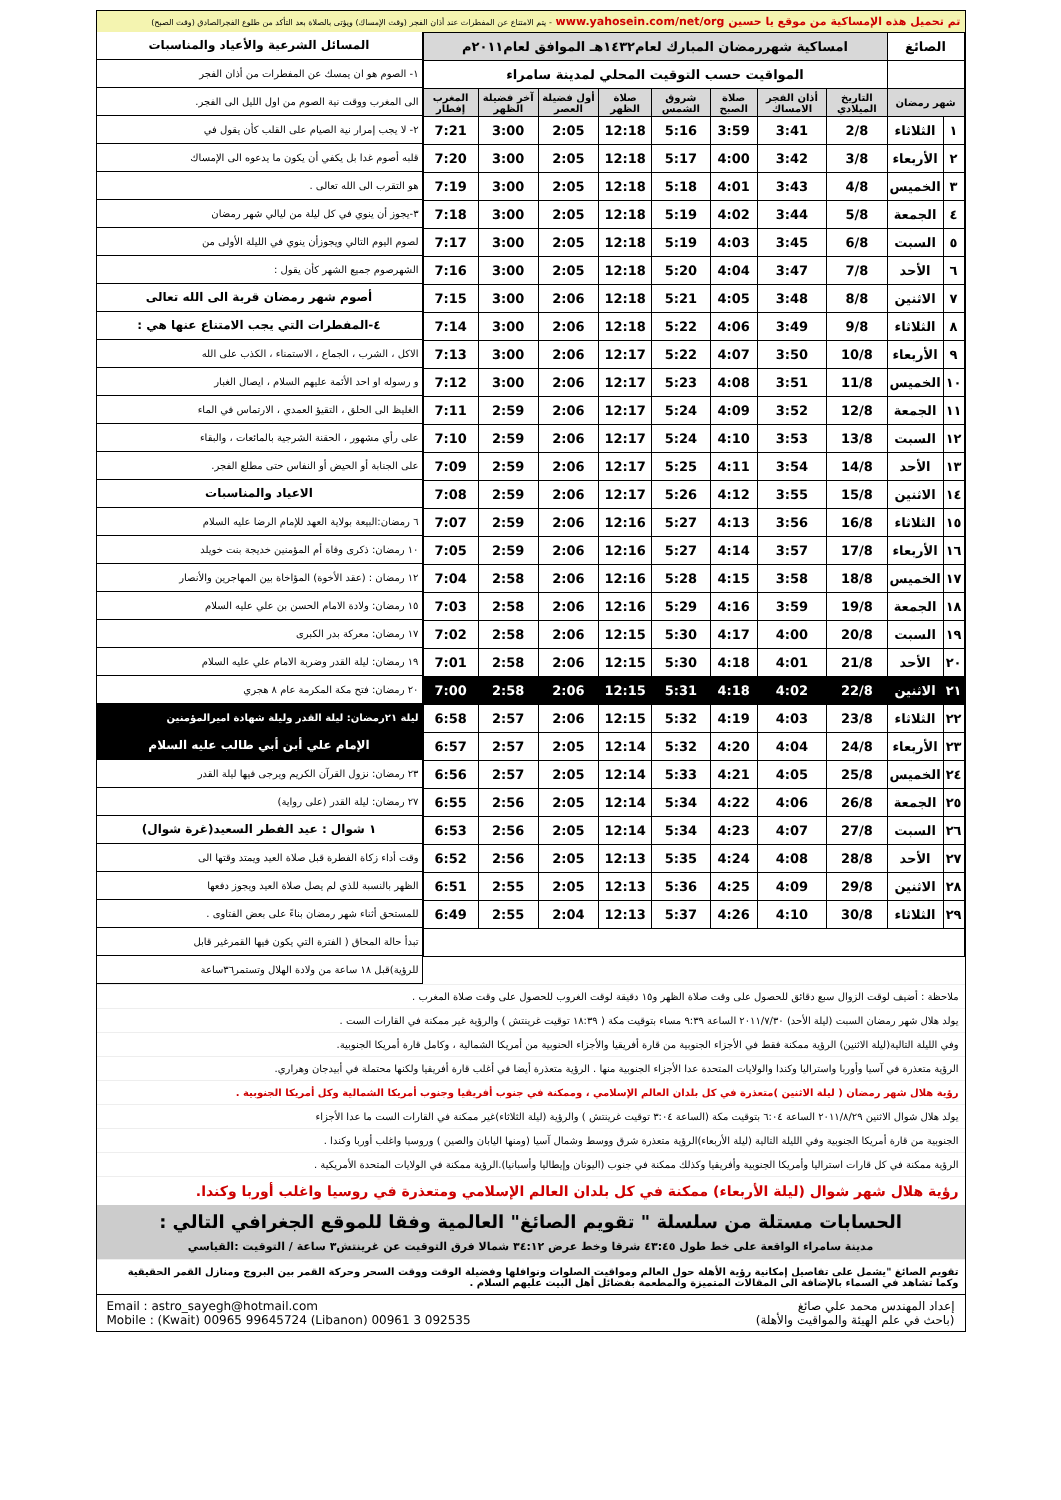تم تحميل هذه الإمساكية من موقع يا حسين www.yahosein.com/net/org - يتم الامتناع عن المفطرات عند أذان الفجر (وقت الإمساك) ويؤتى بالصلاة بعد التأكد من طلوع الفجرالصادق (وقت الصبح)
| الصائغ | | امساكية شهررمضان المبارك لعام١٤٣٢هـ الموافق لعام٢٠١١م | | | | | | | |
| | | المواقيت حسب التوقيت المحلي لمدينة سامراء | | | | | | | |
| شهر رمضان | | التاريخ الميلادي | أذان الفجر الامساك | صلاة الصبح | شروق الشمس | صلاة الظهر | أول فضيلة العصر | آخر فضيلة الظهر | المغرب إفطار |
| ١ | الثلاثاء | 2/8 | 3:41 | 3:59 | 5:16 | 12:18 | 2:05 | 3:00 | 7:21 |
| ٢ | الأربعاء | 3/8 | 3:42 | 4:00 | 5:17 | 12:18 | 2:05 | 3:00 | 7:20 |
| ٣ | الخميس | 4/8 | 3:43 | 4:01 | 5:18 | 12:18 | 2:05 | 3:00 | 7:19 |
| ٤ | الجمعة | 5/8 | 3:44 | 4:02 | 5:19 | 12:18 | 2:05 | 3:00 | 7:18 |
| ٥ | السبت | 6/8 | 3:45 | 4:03 | 5:19 | 12:18 | 2:05 | 3:00 | 7:17 |
| ٦ | الأحد | 7/8 | 3:47 | 4:04 | 5:20 | 12:18 | 2:05 | 3:00 | 7:16 |
| ٧ | الاثنين | 8/8 | 3:48 | 4:05 | 5:21 | 12:18 | 2:06 | 3:00 | 7:15 |
| ٨ | الثلاثاء | 9/8 | 3:49 | 4:06 | 5:22 | 12:18 | 2:06 | 3:00 | 7:14 |
| ٩ | الأربعاء | 10/8 | 3:50 | 4:07 | 5:22 | 12:17 | 2:06 | 3:00 | 7:13 |
| ١٠ | الخميس | 11/8 | 3:51 | 4:08 | 5:23 | 12:17 | 2:06 | 3:00 | 7:12 |
| ١١ | الجمعة | 12/8 | 3:52 | 4:09 | 5:24 | 12:17 | 2:06 | 2:59 | 7:11 |
| ١٢ | السبت | 13/8 | 3:53 | 4:10 | 5:24 | 12:17 | 2:06 | 2:59 | 7:10 |
| ١٣ | الأحد | 14/8 | 3:54 | 4:11 | 5:25 | 12:17 | 2:06 | 2:59 | 7:09 |
| ١٤ | الاثنين | 15/8 | 3:55 | 4:12 | 5:26 | 12:17 | 2:06 | 2:59 | 7:08 |
| ١٥ | الثلاثاء | 16/8 | 3:56 | 4:13 | 5:27 | 12:16 | 2:06 | 2:59 | 7:07 |
| ١٦ | الأربعاء | 17/8 | 3:57 | 4:14 | 5:27 | 12:16 | 2:06 | 2:59 | 7:05 |
| ١٧ | الخميس | 18/8 | 3:58 | 4:15 | 5:28 | 12:16 | 2:06 | 2:58 | 7:04 |
| ١٨ | الجمعة | 19/8 | 3:59 | 4:16 | 5:29 | 12:16 | 2:06 | 2:58 | 7:03 |
| ١٩ | السبت | 20/8 | 4:00 | 4:17 | 5:30 | 12:15 | 2:06 | 2:58 | 7:02 |
| ٢٠ | الأحد | 21/8 | 4:01 | 4:18 | 5:30 | 12:15 | 2:06 | 2:58 | 7:01 |
| ٢١ | الاثنين | 22/8 | 4:02 | 4:18 | 5:31 | 12:15 | 2:06 | 2:58 | 7:00 |
| ٢٢ | الثلاثاء | 23/8 | 4:03 | 4:19 | 5:32 | 12:15 | 2:06 | 2:57 | 6:58 |
| ٢٣ | الأربعاء | 24/8 | 4:04 | 4:20 | 5:32 | 12:14 | 2:05 | 2:57 | 6:57 |
| ٢٤ | الخميس | 25/8 | 4:05 | 4:21 | 5:33 | 12:14 | 2:05 | 2:57 | 6:56 |
| ٢٥ | الجمعة | 26/8 | 4:06 | 4:22 | 5:34 | 12:14 | 2:05 | 2:56 | 6:55 |
| ٢٦ | السبت | 27/8 | 4:07 | 4:23 | 5:34 | 12:14 | 2:05 | 2:56 | 6:53 |
| ٢٧ | الأحد | 28/8 | 4:08 | 4:24 | 5:35 | 12:13 | 2:05 | 2:56 | 6:52 |
| ٢٨ | الاثنين | 29/8 | 4:09 | 4:25 | 5:36 | 12:13 | 2:05 | 2:55 | 6:51 |
| ٢٩ | الثلاثاء | 30/8 | 4:10 | 4:26 | 5:37 | 12:13 | 2:04 | 2:55 | 6:49 |
المسائل الشرعية والأعياد والمناسبات
١- الصوم هو ان يمسك عن المفطرات من أذان الفجر
الى المغرب ووقت نية الصوم من اول الليل الى الفجر.
٢- لا يجب إمرار نية الصيام على القلب كأن يقول في
قلبه أصوم غدا بل يكفي أن يكون ما يدعوه الى الإمساك
هو التقرب الى الله تعالى .
٣-يجوز أن ينوي في كل ليلة من ليالي شهر رمضان
لصوم اليوم التالي ويجوزأن ينوي في الليلة الأولى من
الشهرصوم جميع الشهر كأن يقول :
أصوم شهر رمضان قربة الى الله تعالى
٤-المفطرات التي يجب الامتناع عنها هي :
الاكل ، الشرب ، الجماع ، الاستمناء ، الكذب على الله
و رسوله او احد الأئمة عليهم السلام ، ايصال الغبار
الغليظ الى الحلق ، التقيؤ العمدي ، الارتماس في الماء
على رأي مشهور ، الحقنة الشرجية بالمائعات ، والبقاء
على الجنابة أو الحيض أو النفاس حتى مطلع الفجر.
الاعياد والمناسبات
٦ رمضان:البيعة بولاية العهد للإمام الرضا عليه السلام
١٠ رمضان: ذكرى وفاة أم المؤمنين خديجة بنت خويلد
١٢ رمضان : (عقد الأخوة) المؤاخاة بين المهاجرين والأنصار
١٥ رمضان: ولادة الامام الحسن بن علي عليه السلام
١٧ رمضان: معركة بدر الكبرى
١٩ رمضان: ليلة القدر وضربة الامام علي عليه السلام
٢٠ رمضان: فتح مكة المكرمة عام ٨ هجري
ليلة ٢١رمضان: ليلة القدر وليلة شهادة اميرالمؤمنين
الإمام علي أبن أبي طالب عليه السلام
٢٣ رمضان: نزول القرآن الكريم ويرجى فيها ليلة القدر
٢٧ رمضان: ليلة القدر (على رواية)
١ شوال : عيد الفطر السعيد(غرة شوال)
وقت أداء زكاة الفطرة قبل صلاة العيد ويمتد وقتها الى
الظهر بالنسبة للذي لم يصل صلاة العيد ويجوز دفعها
للمستحق أثناء شهر رمضان بناءً على بعض الفتاوى .
تبدأ حالة المحاق ( الفترة التي يكون فيها القمرغير قابل
للرؤية)قبل ١٨ ساعة من ولادة الهلال وتستمر٣٦ساعة
ملاحظة : أضيف لوقت الزوال سبع دقائق للحصول على وقت صلاة الظهر و١٥ دقيقة لوقت الغروب للحصول على وقت صلاة المغرب .
يولد هلال شهر رمضان السبت (ليلة الأحد) ٢٠١١/٧/٣٠ الساعة ٩:٣٩ مساء بتوقيت مكة ( ١٨:٣٩ توقيت غرينتش ) والرؤية غير ممكنة في القارات الست .
وفي الليلة التالية(ليلة الاثنين) الرؤية ممكنة فقط في الأجزاء الجنوبية من قارة أفريقيا والأجزاء الحنوبية من أمريكا الشمالية ، وكامل قارة أمريكا الجنوبية.
الرؤية متعذرة في آسيا وأوربا واستراليا وكندا والولايات المتحدة عدا الأجزاء الجنوبية منها . الرؤية متعذرة أيضا في أغلب قارة أفريقيا ولكنها محتملة في أبيدجان وهراري.
رؤية هلال شهر رمضان ( ليلة الاثنين )متعذرة في كل بلدان العالم الإسلامي ، وممكنة في جنوب أفريقيا وجنوب أمريكا الشمالية وكل أمريكا الجنوبية .
يولد هلال شوال الاثنين ٢٠١١/٨/٢٩ الساعة ٦:٠٤ بتوقيت مكة (الساعة ٣:٠٤ توقيت غرينتش ) والرؤية (ليلة الثلاثاء)غير ممكنة في القارات الست ما عدا الأجزاء
الجنوبية من قارة أمريكا الجنوبية وفي الليلة التالية (ليلة الأربعاء)الرؤية متعذرة شرق ووسط وشمال آسيا (ومنها اليابان والصين ) وروسيا واغلب أوربا وكندا .
الرؤية ممكنة في كل قارات استراليا وأمريكا الجنوبية وأفريقيا وكذلك ممكنة في جنوب (اليونان وإيطاليا وأسبانيا).الرؤية ممكنة في الولايات المتحدة الأمريكية .
رؤية هلال شهر شوال (ليلة الأربعاء) ممكنة في كل بلدان العالم الإسلامي ومتعذرة في روسيا واغلب أوربا وكندا.
الحسابات مستلة من سلسلة " تقويم الصائغ" العالمية وفقا للموقع الجغرافي التالي :
مدينة سامراء الواقعة على خط طول ٤٣:٤٥ شرقا وخط عرض ٣٤:١٢ شمالا فرق التوقيت عن غرينتش٣ ساعة / التوقيت :القياسي
تقويم الصائغ "يشمل على تفاصيل إمكانية رؤية الأهلة حول العالم ومواقيت الصلوات ونوافلها وفضيلة الوقت ووقت السحر وحركة القمر بين البروج ومنازل القمر الحقيقية وكما تشاهد في السماء بالإضافة الى المقالات المتميزة والمطعمة بفضائل أهل البيت عليهم السلام .
إعداد المهندس محمد علي صائغ
(باحث في علم الهيئة والمواقيت والأهلة)
Email : astro_sayegh@hotmail.com
Mobile : (Kwait) 00965 99645724 (Libanon) 00961 3 092535